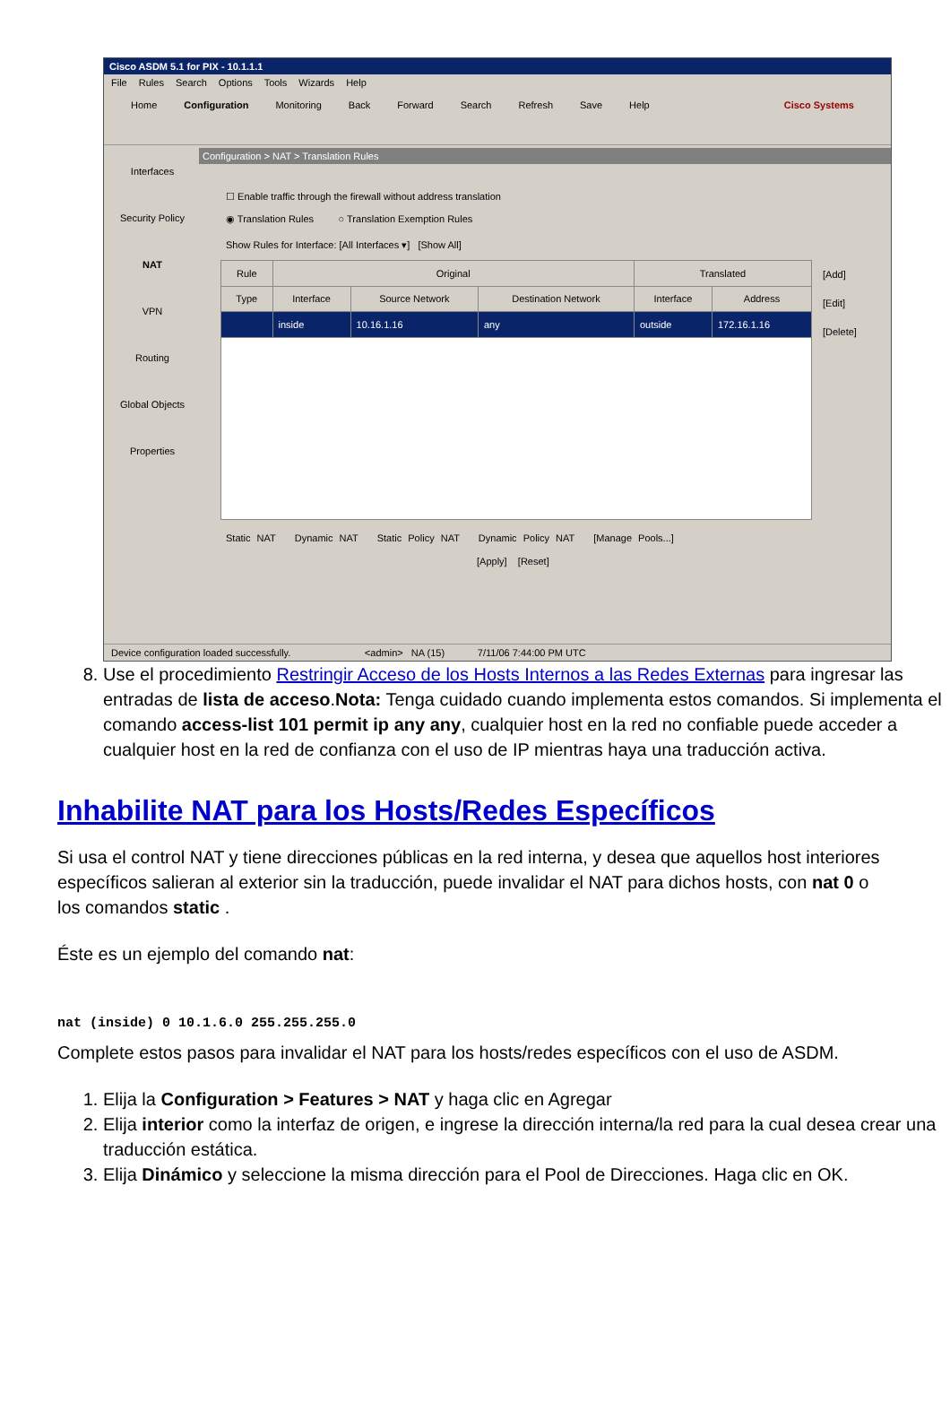Cisco ASDM 5.1 for PIX - 10.1.1.1
File Rules Search Options Tools Wizards Help
Home Configuration Monitoring Back Forward Search Refresh Save Help Cisco Systems
Interfaces
Security Policy
NAT
VPN
Routing
Global Objects
Properties
Configuration > NAT > Translation Rules
☐ Enable traffic through the firewall without address translation
◉ Translation Rules ○ Translation Exemption Rules
Show Rules for Interface: [All Interfaces ▾] [Show All]
| Rule | Original | | | Translated | |
| --- | --- | --- | --- | --- | --- |
| Type | Interface | Source Network | Destination Network | Interface | Address |
| | inside | 10.16.1.16 | any | outside | 172.16.1.16 |
[Add]
[Edit]
[Delete]
Static NAT Dynamic NAT Static Policy NAT Dynamic Policy NAT [Manage Pools...]
[Apply] [Reset]
Device configuration loaded successfully. <admin> NA (15) 7/11/06 7:44:00 PM UTC
8. Use el procedimiento Restringir Acceso de los Hosts Internos a las Redes Externas para ingresar las entradas de lista de acceso.Nota: Tenga cuidado cuando implementa estos comandos. Si implementa el comando access-list 101 permit ip any any, cualquier host en la red no confiable puede acceder a cualquier host en la red de confianza con el uso de IP mientras haya una traducción activa.
Inhabilite NAT para los Hosts/Redes Específicos
Si usa el control NAT y tiene direcciones públicas en la red interna, y desea que aquellos host interiores específicos salieran al exterior sin la traducción, puede invalidar el NAT para dichos hosts, con nat 0 o los comandos static .
Éste es un ejemplo del comando nat:
nat (inside) 0 10.1.6.0 255.255.255.0
Complete estos pasos para invalidar el NAT para los hosts/redes específicos con el uso de ASDM.
1. Elija la Configuration > Features > NAT y haga clic en Agregar
2. Elija interior como la interfaz de origen, e ingrese la dirección interna/la red para la cual desea crear una traducción estática.
3. Elija Dinámico y seleccione la misma dirección para el Pool de Direcciones. Haga clic en OK.